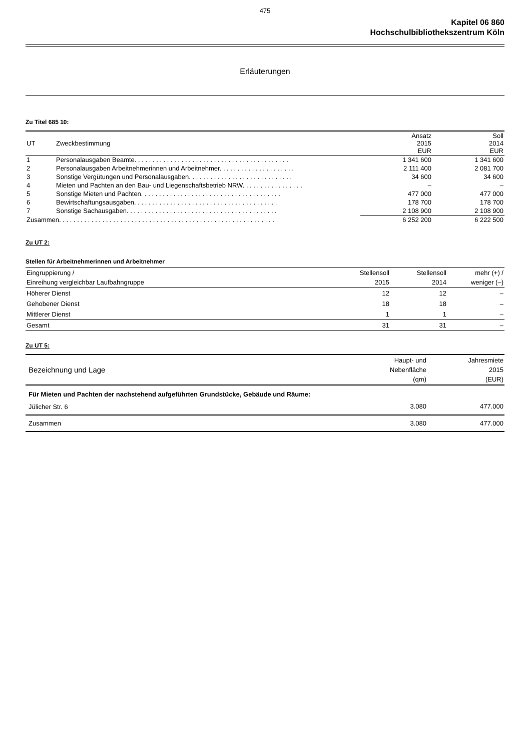475
Kapitel 06 860
Hochschulbibliothekszentrum Köln
Erläuterungen
Zu Titel 685 10:
| UT | Zweckbestimmung | Ansatz 2015 EUR | Soll 2014 EUR |
| --- | --- | --- | --- |
| 1 | Personalausgaben Beamte. . . . . . . . . . . . . . . . . . . . . . . . . . . . . . . . . . . . . . . . . . . | 1 341 600 | 1 341 600 |
| 2 | Personalausgaben Arbeitnehmerinnen und Arbeitnehmer. . . . . . . . . . . . . . . . . . . . . | 2 111 400 | 2 081 700 |
| 3 | Sonstige Vergütungen und Personalausgaben. . . . . . . . . . . . . . . . . . . . . . . . . . . . . | 34 600 | 34 600 |
| 4 | Mieten und Pachten an den Bau- und Liegenschaftsbetrieb NRW. . . . . . . . . . . . . . . . . | – | – |
| 5 | Sonstige Mieten und Pachten. . . . . . . . . . . . . . . . . . . . . . . . . . . . . . . . . . . . . . . | 477 000 | 477 000 |
| 6 | Bewirtschaftungsausgaben. . . . . . . . . . . . . . . . . . . . . . . . . . . . . . . . . . . . . . . . | 178 700 | 178 700 |
| 7 | Sonstige Sachausgaben. . . . . . . . . . . . . . . . . . . . . . . . . . . . . . . . . . . . . . . . . . | 2 108 900 | 2 108 900 |
| Zusammen. . . . . . . . . . . . . . . . . . . . . . . . . . . . . . . . . . . . . . . . . . . . . . . . . . . . . . . . . . . . | | 6 252 200 | 6 222 500 |
Zu UT 2:
Stellen für Arbeitnehmerinnen und Arbeitnehmer
| Eingruppierung / Einreihung vergleichbar Laufbahngruppe | Stellensoll 2015 | Stellensoll 2014 | mehr (+) / weniger (–) |
| --- | --- | --- | --- |
| Höherer Dienst | 12 | 12 | – |
| Gehobener Dienst | 18 | 18 | – |
| Mittlerer Dienst | 1 | 1 | – |
| Gesamt | 31 | 31 | – |
Zu UT 5:
| Bezeichnung und Lage | Haupt- und Nebenfläche (qm) | Jahresmiete 2015 (EUR) |
| --- | --- | --- |
| Für Mieten und Pachten der nachstehend aufgeführten Grundstücke, Gebäude und Räume: | | |
| Jülicher Str. 6 | 3.080 | 477.000 |
| Zusammen | 3.080 | 477.000 |